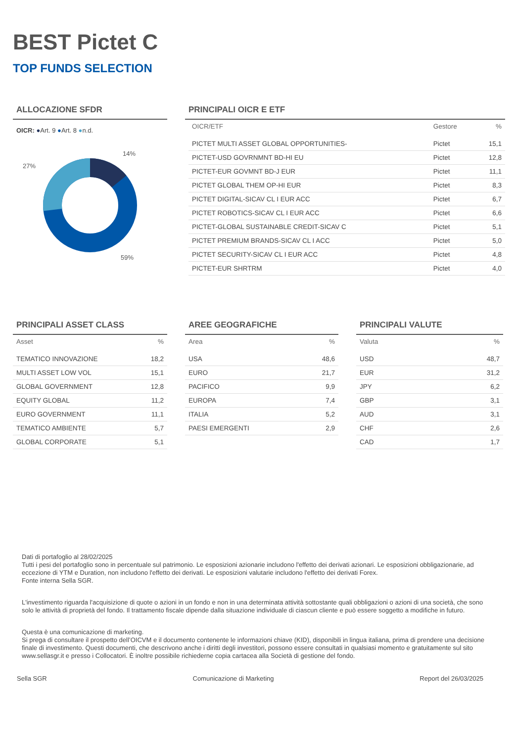BEST Pictet C
TOP FUNDS SELECTION
ALLOCAZIONE SFDR
OICR: ●Art. 9 ●Art. 8 ●n.d.
14%
27%
59%
PRINCIPALI OICR E ETF
| OICR/ETF | Gestore | % |
| --- | --- | --- |
| PICTET MULTI ASSET GLOBAL OPPORTUNITIES- | Pictet | 15,1 |
| PICTET-USD GOVRNMNT BD-HI EU | Pictet | 12,8 |
| PICTET-EUR GOVMNT BD-J EUR | Pictet | 11,1 |
| PICTET GLOBAL THEM OP-HI EUR | Pictet | 8,3 |
| PICTET DIGITAL-SICAV CL I EUR ACC | Pictet | 6,7 |
| PICTET ROBOTICS-SICAV CL I EUR ACC | Pictet | 6,6 |
| PICTET-GLOBAL SUSTAINABLE CREDIT-SICAV C | Pictet | 5,1 |
| PICTET PREMIUM BRANDS-SICAV CL I ACC | Pictet | 5,0 |
| PICTET SECURITY-SICAV CL I EUR ACC | Pictet | 4,8 |
| PICTET-EUR SHRTRM | Pictet | 4,0 |
PRINCIPALI ASSET CLASS
| Asset | % |
| --- | --- |
| TEMATICO INNOVAZIONE | 18,2 |
| MULTI ASSET LOW VOL | 15,1 |
| GLOBAL GOVERNMENT | 12,8 |
| EQUITY GLOBAL | 11,2 |
| EURO GOVERNMENT | 11,1 |
| TEMATICO AMBIENTE | 5,7 |
| GLOBAL CORPORATE | 5,1 |
AREE GEOGRAFICHE
| Area | % |
| --- | --- |
| USA | 48,6 |
| EURO | 21,7 |
| PACIFICO | 9,9 |
| EUROPA | 7,4 |
| ITALIA | 5,2 |
| PAESI EMERGENTI | 2,9 |
PRINCIPALI VALUTE
| Valuta | % |
| --- | --- |
| USD | 48,7 |
| EUR | 31,2 |
| JPY | 6,2 |
| GBP | 3,1 |
| AUD | 3,1 |
| CHF | 2,6 |
| CAD | 1,7 |
Dati di portafoglio al 28/02/2025
Tutti i pesi del portafoglio sono in percentuale sul patrimonio. Le esposizioni azionarie includono l'effetto dei derivati azionari. Le esposizioni obbligazionarie, ad eccezione di YTM e Duration, non includono l'effetto dei derivati. Le esposizioni valutarie includono l'effetto dei derivati Forex.
Fonte interna Sella SGR.
L'investimento riguarda l'acquisizione di quote o azioni in un fondo e non in una determinata attività sottostante quali obbligazioni o azioni di una società, che sono solo le attività di proprietà del fondo. Il trattamento fiscale dipende dalla situazione individuale di ciascun cliente e può essere soggetto a modifiche in futuro.
Questa è una comunicazione di marketing.
Si prega di consultare il prospetto dell’OICVM e il documento contenente le informazioni chiave (KID), disponibili in lingua italiana, prima di prendere una decisione finale di investimento. Questi documenti, che descrivono anche i diritti degli investitori, possono essere consultati in qualsiasi momento e gratuitamente sul sito www.sellasgr.it e presso i Collocatori. È inoltre possibile richiederne copia cartacea alla Società di gestione del fondo.
Sella SGR Comunicazione di Marketing Report del 26/03/2025